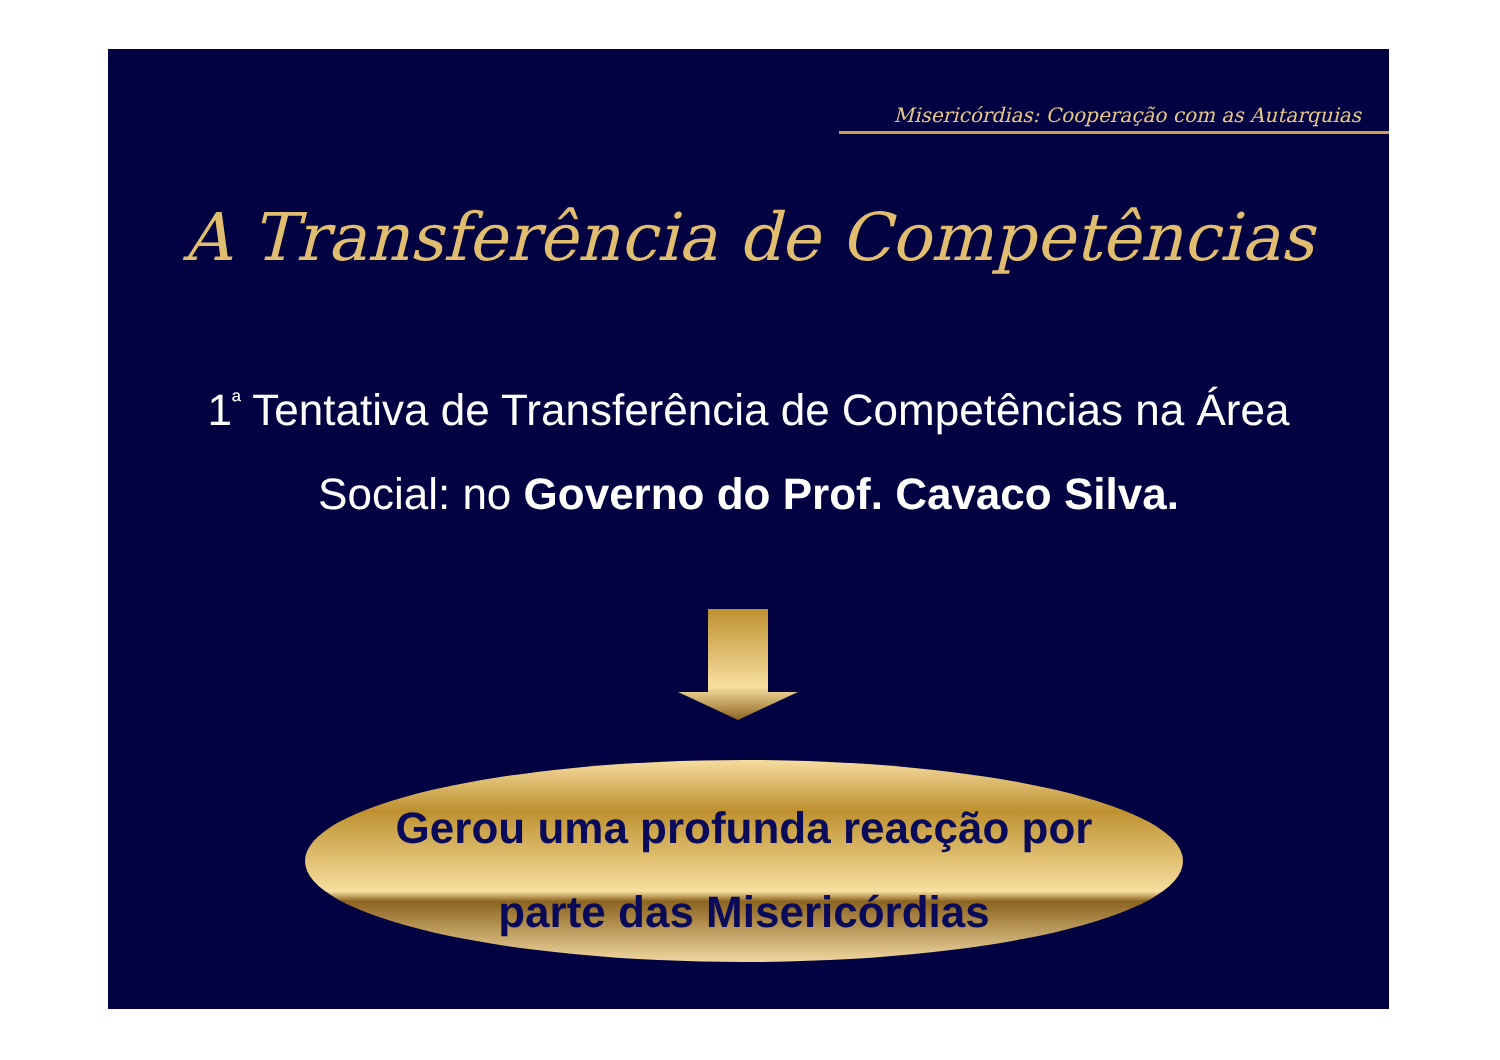Misericórdias: Cooperação com as Autarquias
A Transferência de Competências
1<sup>ª</sup> Tentativa de Transferência de Competências na Área Social: no Governo do Prof. Cavaco Silva.
Gerou uma profunda reacção por
parte das Misericórdias